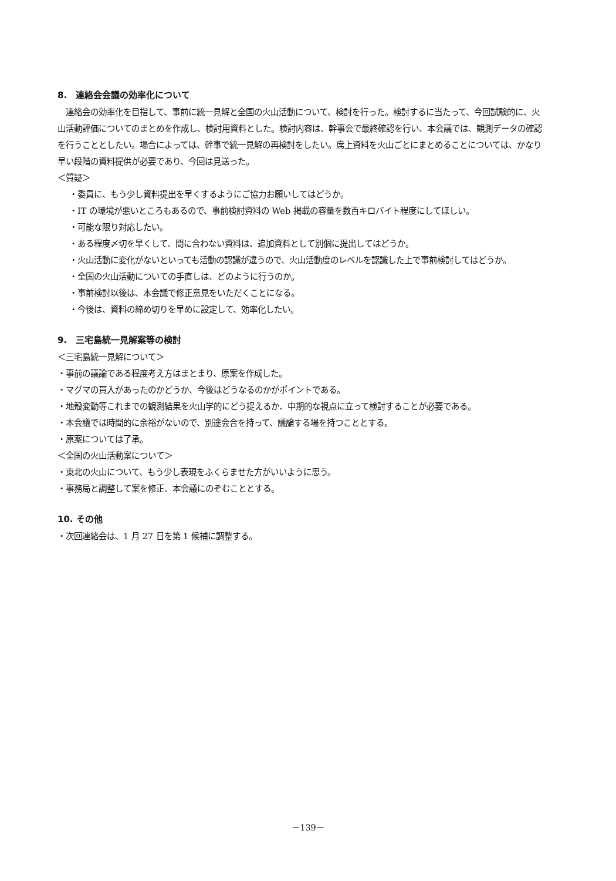8.　連絡会会議の効率化について
　連絡会の効率化を目指して、事前に統一見解と全国の火山活動について、検討を行った。検討するに当たって、今回試験的に、火山活動評価についてのまとめを作成し、検討用資料とした。検討内容は、幹事会で最終確認を行い、本会議では、観測データの確認を行うこととしたい。場合によっては、幹事で統一見解の再検討をしたい。席上資料を火山ごとにまとめることについては、かなり早い段階の資料提供が必要であり、今回は見送った。
＜質疑＞
・委員に、もう少し資料提出を早くするようにご協力お願いしてはどうか。
・IT の環境が悪いところもあるので、事前検討資料の Web 掲載の容量を数百キロバイト程度にしてほしい。
・可能な限り対応したい。
・ある程度〆切を早くして、間に合わない資料は、追加資料として別個に提出してはどうか。
・火山活動に変化がないといっても活動の認識が違うので、火山活動度のレベルを認識した上で事前検討してはどうか。
・全国の火山活動についての手直しは、どのように行うのか。
・事前検討以後は、本会議で修正意見をいただくことになる。
・今後は、資料の締め切りを早めに設定して、効率化したい。
9.　三宅島統一見解案等の検討
＜三宅島統一見解について＞
・事前の議論である程度考え方はまとまり、原案を作成した。
・マグマの貫入があったのかどうか、今後はどうなるのかがポイントである。
・地殻変動等これまでの観測結果を火山学的にどう捉えるか、中期的な視点に立って検討することが必要である。
・本会議では時間的に余裕がないので、別途会合を持って、議論する場を持つこととする。
・原案については了承。
＜全国の火山活動案について＞
・東北の火山について、もう少し表現をふくらませた方がいいように思う。
・事務局と調整して案を修正、本会議にのぞむこととする。
10. その他
・次回連絡会は、1 月 27 日を第 1 候補に調整する。
－139－